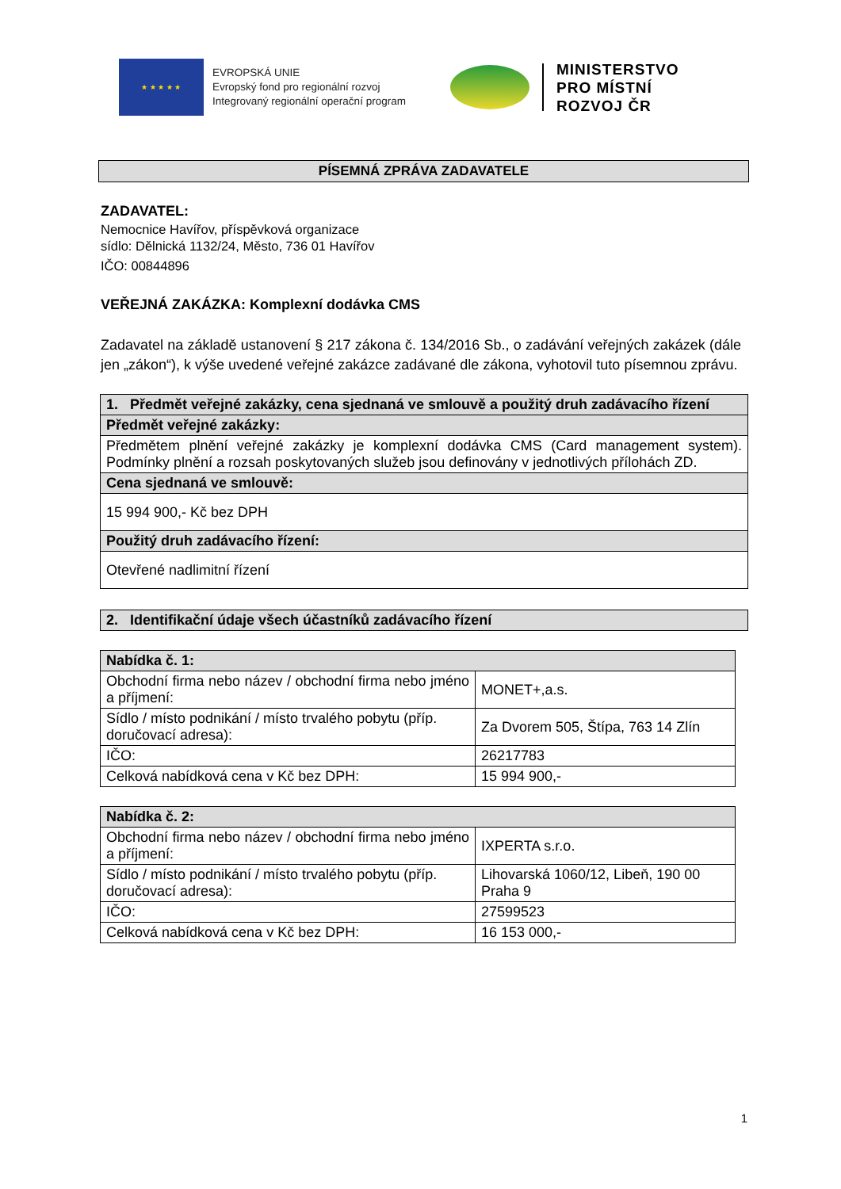★ ★ ★ ★ ★
EVROPSKÁ UNIE
Evropský fond pro regionální rozvoj
Integrovaný regionální operační program
MINISTERSTVO
PRO MÍSTNÍ
ROZVOJ ČR
PÍSEMNÁ ZPRÁVA ZADAVATELE
ZADAVATEL:
Nemocnice Havířov, příspěvková organizace
sídlo: Dělnická 1132/24, Město, 736 01 Havířov
IČO: 00844896
VEŘEJNÁ ZAKÁZKA: Komplexní dodávka CMS
Zadavatel na základě ustanovení § 217 zákona č. 134/2016 Sb., o zadávání veřejných zakázek (dále jen „zákon“), k výše uvedené veřejné zakázce zadávané dle zákona, vyhotovil tuto písemnou zprávu.
| 1. Předmět veřejné zakázky, cena sjednaná ve smlouvě a použitý druh zadávacího řízení |
| Předmět veřejné zakázky: |
| Předmětem plnění veřejné zakázky je komplexní dodávka CMS (Card management system). Podmínky plnění a rozsah poskytovaných služeb jsou definovány v jednotlivých přílohách ZD. |
| Cena sjednaná ve smlouvě: |
| 15 994 900,- Kč bez DPH |
| Použitý druh zadávacího řízení: |
| Otevřené nadlimitní řízení |
| 2. Identifikační údaje všech účastníků zadávacího řízení |
| Nabídka č. 1: | |
| Obchodní firma nebo název / obchodní firma nebo jméno a příjmení: | MONET+,a.s. |
| Sídlo / místo podnikání / místo trvalého pobytu (příp. doručovací adresa): | Za Dvorem 505, Štípa, 763 14 Zlín |
| IČO: | 26217783 |
| Celková nabídková cena v Kč bez DPH: | 15 994 900,- |
| Nabídka č. 2: | |
| Obchodní firma nebo název / obchodní firma nebo jméno a příjmení: | IXPERTA s.r.o. |
| Sídlo / místo podnikání / místo trvalého pobytu (příp. doručovací adresa): | Lihovarská 1060/12, Libeň, 190 00 Praha 9 |
| IČO: | 27599523 |
| Celková nabídková cena v Kč bez DPH: | 16 153 000,- |
1